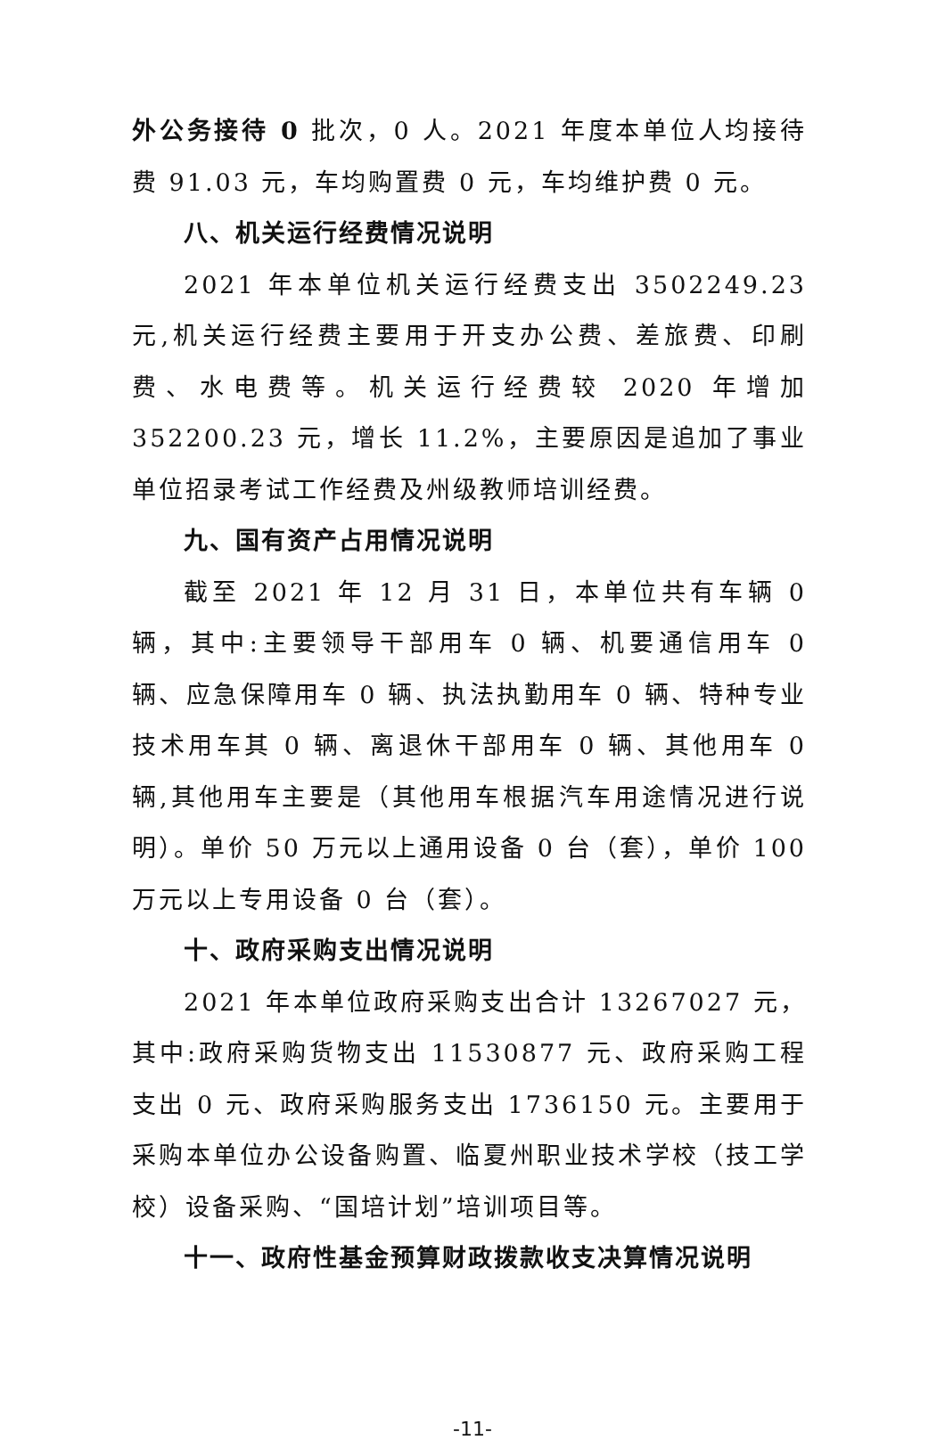外公务接待 0 批次，0 人。2021 年度本单位人均接待费 91.03 元，车均购置费 0 元，车均维护费 0 元。
八、机关运行经费情况说明
2021 年本单位机关运行经费支出 3502249.23 元,机关运行经费主要用于开支办公费、差旅费、印刷费、水电费等。机关运行经费较 2020 年增加 352200.23 元，增长 11.2%，主要原因是追加了事业单位招录考试工作经费及州级教师培训经费。
九、国有资产占用情况说明
截至 2021 年 12 月 31 日，本单位共有车辆 0 辆，其中:主要领导干部用车 0 辆、机要通信用车 0 辆、应急保障用车 0 辆、执法执勤用车 0 辆、特种专业技术用车其 0 辆、离退休干部用车 0 辆、其他用车 0 辆,其他用车主要是（其他用车根据汽车用途情况进行说明）。单价 50 万元以上通用设备 0 台（套），单价 100 万元以上专用设备 0 台（套）。
十、政府采购支出情况说明
2021 年本单位政府采购支出合计 13267027 元，其中:政府采购货物支出 11530877 元、政府采购工程支出 0 元、政府采购服务支出 1736150 元。主要用于采购本单位办公设备购置、临夏州职业技术学校（技工学校）设备采购、“国培计划”培训项目等。
十一、政府性基金预算财政拨款收支决算情况说明
-11-